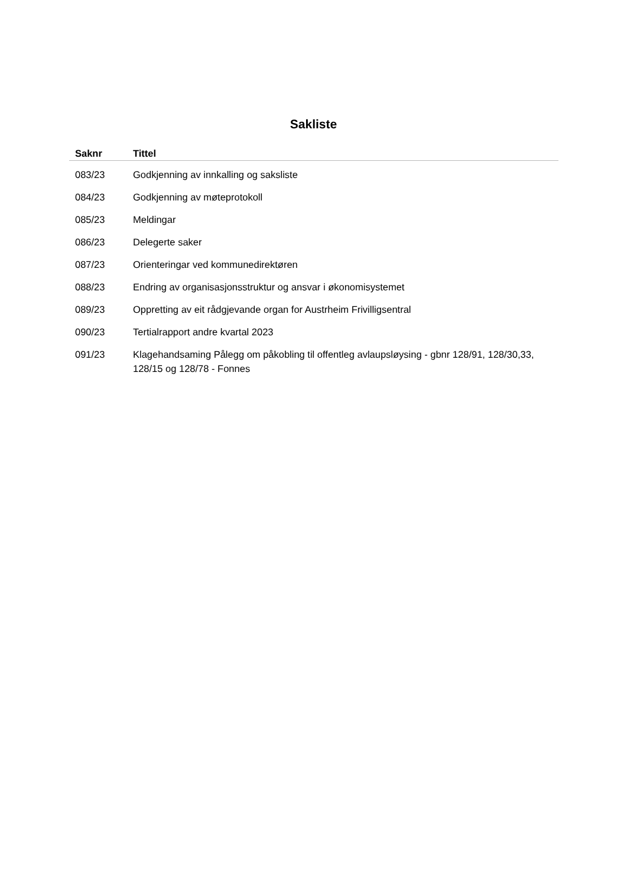Sakliste
| Saknr | Tittel |
| --- | --- |
| 083/23 | Godkjenning av innkalling og saksliste |
| 084/23 | Godkjenning av møteprotokoll |
| 085/23 | Meldingar |
| 086/23 | Delegerte saker |
| 087/23 | Orienteringar ved kommunedirektøren |
| 088/23 | Endring av organisasjonsstruktur og ansvar i økonomisystemet |
| 089/23 | Oppretting av eit rådgjevande organ for Austrheim Frivilligsentral |
| 090/23 | Tertialrapport andre kvartal 2023 |
| 091/23 | Klagehandsaming Pålegg om påkobling til offentleg avlaupsløysing - gbnr 128/91, 128/30,33, 128/15 og 128/78 - Fonnes |